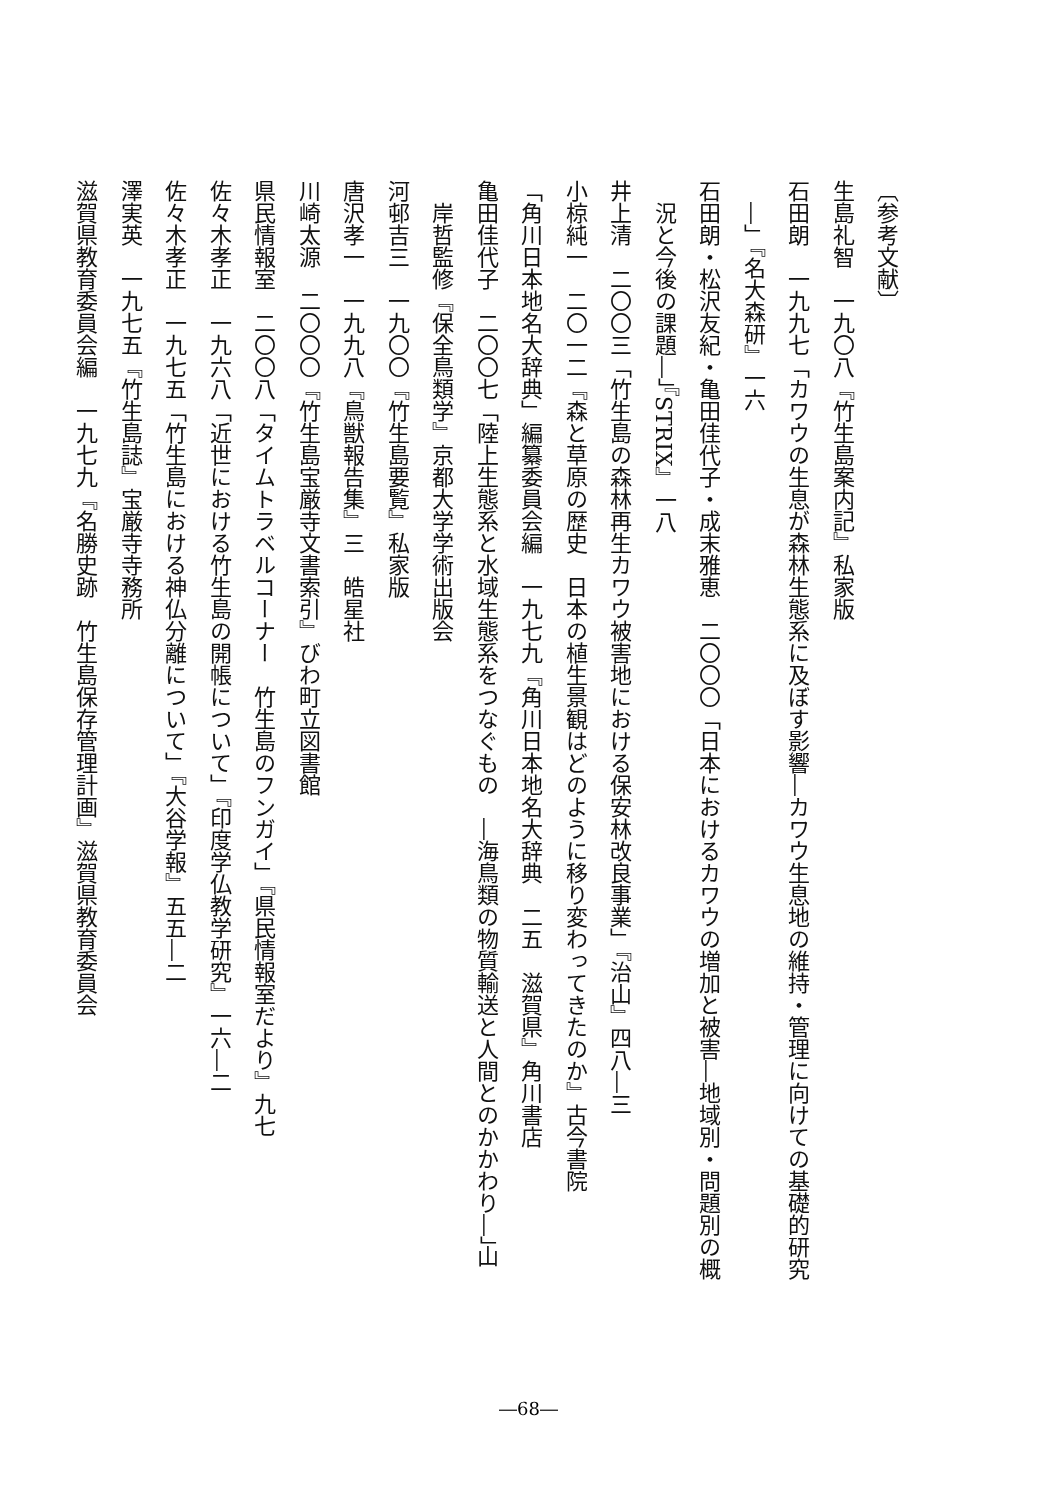〔参考文献〕
生島礼智　一九〇八『竹生島案内記』私家版
石田朗　一九九七「カワウの生息が森林生態系に及ぼす影響―カワウ生息地の維持・管理に向けての基礎的研究
―」『名大森研』一六
石田朗・松沢友紀・亀田佳代子・成末雅恵　二〇〇〇「日本におけるカワウの増加と被害―地域別・問題別の概
況と今後の課題―」『STRIX』一八
井上清　二〇〇三「竹生島の森林再生カワウ被害地における保安林改良事業」『治山』四八―三
小椋純一　二〇一二『森と草原の歴史　日本の植生景観はどのように移り変わってきたのか』古今書院
「角川日本地名大辞典」編纂委員会編　一九七九『角川日本地名大辞典　二五　滋賀県』角川書店
亀田佳代子　二〇〇七「陸上生態系と水域生態系をつなぐもの　―海鳥類の物質輸送と人間とのかかわり―」山
岸哲監修『保全鳥類学』京都大学学術出版会
河邨吉三　一九〇〇『竹生島要覧』私家版
唐沢孝一　一九九八『鳥獣報告集』三　皓星社
川崎太源　二〇〇〇『竹生島宝厳寺文書索引』びわ町立図書館
県民情報室　二〇〇八「タイムトラベルコーナー　竹生島のフンガイ」『県民情報室だより』九七
佐々木孝正　一九六八「近世における竹生島の開帳について」『印度学仏教学研究』一六―二
佐々木孝正　一九七五「竹生島における神仏分離について」『大谷学報』五五―二
澤実英　一九七五『竹生島誌』宝厳寺寺務所
滋賀県教育委員会編　一九七九『名勝史跡　竹生島保存管理計画』滋賀県教育委員会
―68―